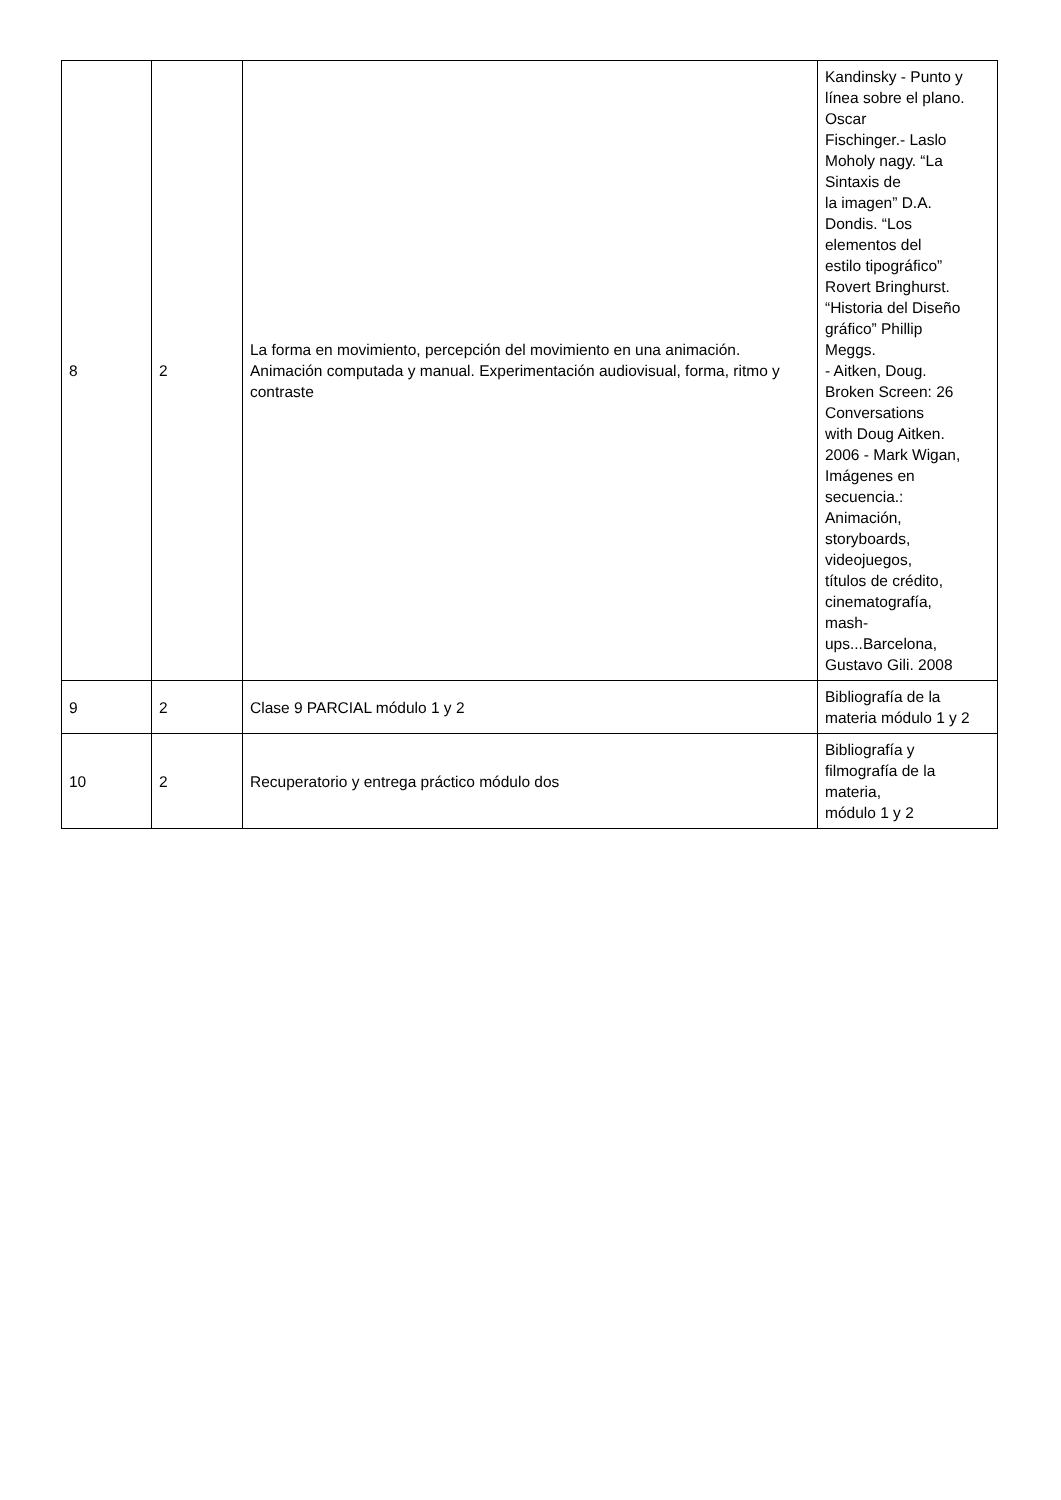| 8 | 2 | La forma en movimiento, percepción del movimiento en una animación. Animación computada y manual. Experimentación audiovisual, forma, ritmo y contraste | Kandinsky - Punto y línea sobre el plano. Oscar Fischinger.- Laslo Moholy nagy. “La Sintaxis de la imagen” D.A. Dondis. “Los elementos del estilo tipográfico” Rovert Bringhurst. “Historia del Diseño gráfico” Phillip Meggs. - Aitken, Doug. Broken Screen: 26 Conversations with Doug Aitken. 2006 - Mark Wigan, Imágenes en secuencia.: Animación, storyboards, videojuegos, títulos de crédito, cinematografía, mash- ups...Barcelona, Gustavo Gili. 2008 |
| 9 | 2 | Clase 9 PARCIAL módulo 1 y 2 | Bibliografía de la materia módulo 1 y 2 |
| 10 | 2 | Recuperatorio y entrega práctico módulo dos | Bibliografía y filmografía de la materia, módulo 1 y 2 |